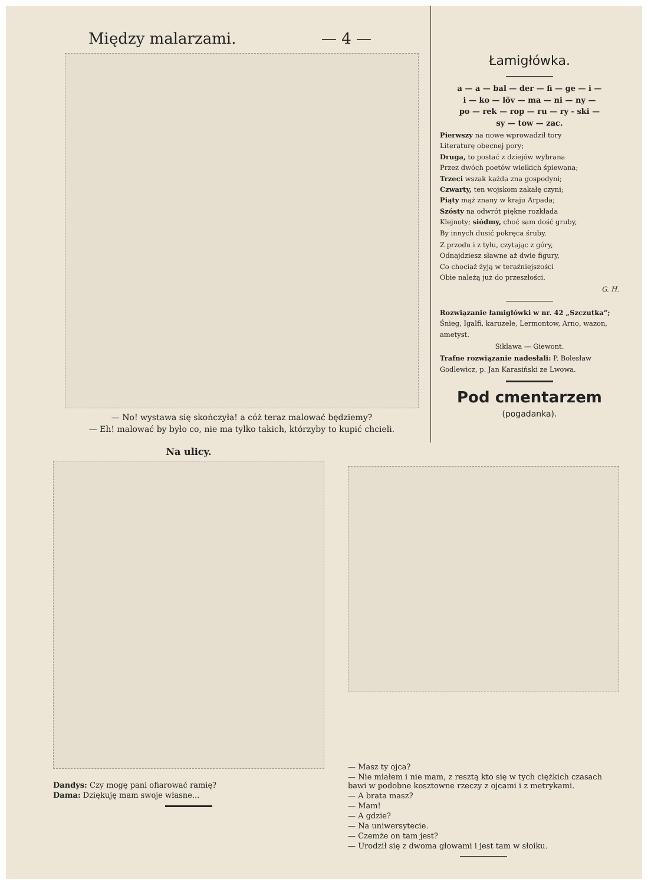Między malarzami. — 4 —
— No! wystawa się skończyła! a cóż teraz malować będziemy?
— Eh! malować by było co, nie ma tylko takich, którzyby to kupić chcieli.
Łamigłówka.
a — a — bal — der — fi — ge — i —
i — ko — löv — ma — ni — ny —
po — rek — rop — ru — ry - ski —
sy — tow — zac.
Pierwszy na nowe wprowadził tory
Literaturę obecnej pory;
Druga, to postać z dziejów wybrana
Przez dwóch poetów wielkich śpiewana;
Trzeci wszak każda zna gospodyni;
Czwarty, ten wojskom zakałę czyni;
Piąty mąż znany w kraju Arpada;
Szósty na odwrót piękne rozkłada
Klejnoty; siódmy, choć sam dość gruby,
By innych dusić pokręca śruby.
Z przodu i z tyłu, czytając z góry,
Odnajdziesz sławne aż dwie figury,
Co chociaż żyją w teraźniejszości
Obie należą już do przeszłości.
G. H.
Rozwiązanie łamigłówki w nr. 42 „Szczutka“; Śnieg, Igalfi, karuzele, Lermontow, Arno, wazon, ametyst.
Siklawa — Giewont.
Trafne rozwiązanie nadesłali: P. Bolesław Godlewicz, p. Jan Karasiński ze Lwowa.
Pod cmentarzem
(pogadanka).
Na ulicy.
Dandys: Czy mogę pani ofiarować ramię?
Dama: Dziękuję mam swoje własne...
— Masz ty ojca?
— Nie miałem i nie mam, z resztą kto się w tych ciężkich czasach bawi w podobne kosztowne rzeczy z ojcami i z metrykami.
— A brata masz?
— Mam!
— A gdzie?
— Na uniwersytecie.
— Czemże on tam jest?
— Urodził się z dwoma głowami i jest tam w słoiku.